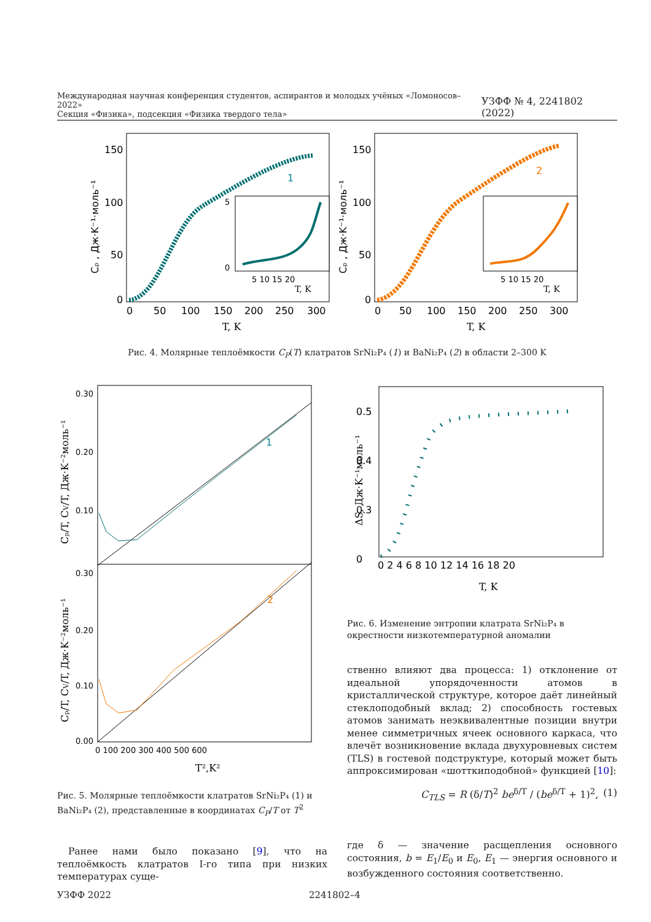Международная научная конференция студентов, аспирантов и молодых учёных «Ломоносов–2022»
Секция «Физика», подсекция «Физика твердого тела»
УЗФФ № 4, 2241802 (2022)
1
150
100
50
0
0
50
100
150
200
250
300
T, K
Cₚ , Дж·K⁻¹·моль⁻¹
5
0
5 10 15 20
T, K
2
150
100
50
0
0
50
100
150
200
250
300
T, K
Cₚ , Дж·K⁻¹·моль⁻¹
5 10 15 20
T, K
Рис. 4. Молярные теплоёмкости C<sub>P</sub>(T) клатратов SrNi₂P₄ (1) и BaNi₂P₄ (2) в области 2–300 K
1
2
0.30
0.20
0.10
0.30
0.20
0.10
0.00
0 100 200 300 400 500 600
T²,K²
Cₚ/T, CV/T, Дж·K⁻²моль⁻¹
Cₚ/T, CV/T, Дж·K⁻²моль⁻¹
0.5
0.4
0.3
0
0 2 4 6 8 10 12 14 16 18 20
T, K
ΔS, Дж·K⁻¹моль⁻¹
Рис. 6. Изменение энтропии клатрата SrNi₂P₄ в окрестности низкотемпературной аномалии
Рис. 5. Молярные теплоёмкости клатратов SrNi₂P₄ (1) и BaNi₂P₄ (2), представленные в координатах C<sub>P</sub>/T от T<sup>2</sup>
ственно влияют два процесса: 1) отклонение от идеальной упорядоченности атомов в кристаллической структуре, которое даёт линейный стеклоподобный вклад; 2) способность гостевых атомов занимать неэквивалентные позиции внутри менее симметричных ячеек основного каркаса, что влечёт возникновение вклада двухуровневых систем (TLS) в гостевой подструктуре, который может быть аппроксимирован «шотткиподобной» функцией [10]:
C<sub>TLS</sub> = R (δ/T)<sup>2</sup> be<sup>δ/T</sup> / (be<sup>δ/T</sup> + 1)<sup>2</sup>, (1)
где δ — значение расщепления основного состояния, b = E<sub>1</sub>/E<sub>0</sub> и E<sub>0</sub>, E<sub>1</sub> — энергия основного и возбужденного состояния соответственно.
Ранее нами было показано [9], что на теплоёмкость клатратов I-го типа при низких температурах суще-
УЗФФ 2022 2241802–4